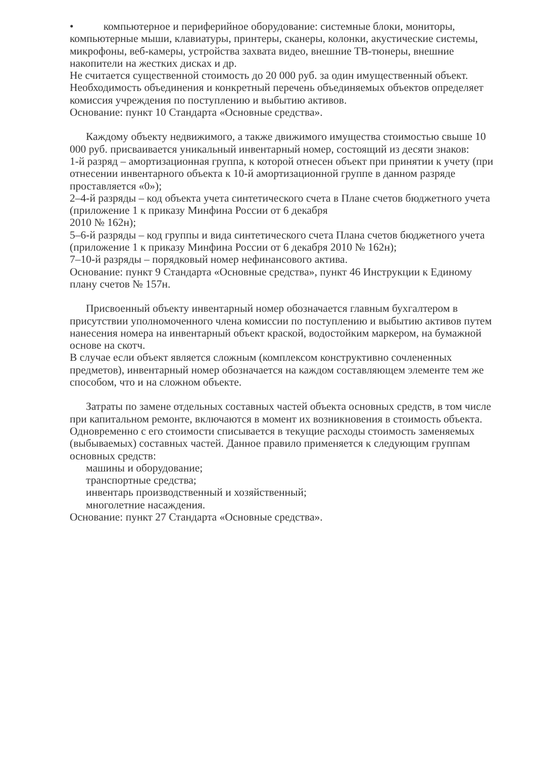• компьютерное и периферийное оборудование: системные блоки, мониторы, компьютерные мыши, клавиатуры, принтеры, сканеры, колонки, акустические системы, микрофоны, веб-камеры, устройства захвата видео, внешние ТВ-тюнеры, внешние накопители на жестких дисках и др.
Не считается существенной стоимость до 20 000 руб. за один имущественный объект.
Необходимость объединения и конкретный перечень объединяемых объектов определяет комиссия учреждения по поступлению и выбытию активов.
Основание: пункт 10 Стандарта «Основные средства».
Каждому объекту недвижимого, а также движимого имущества стоимостью свыше 10 000 руб. присваивается уникальный инвентарный номер, состоящий из десяти знаков:
1-й разряд – амортизационная группа, к которой отнесен объект при принятии к учету (при отнесении инвентарного объекта к 10-й амортизационной группе в данном разряде
проставляется «0»);
2–4-й разряды – код объекта учета синтетического счета в Плане счетов бюджетного учета (приложение 1 к приказу Минфина России от 6 декабря
2010 № 162н);
5–6-й разряды – код группы и вида синтетического счета Плана счетов бюджетного учета
(приложение 1 к приказу Минфина России от 6 декабря 2010 № 162н);
7–10-й разряды – порядковый номер нефинансового актива.
Основание: пункт 9 Стандарта «Основные средства», пункт 46 Инструкции к Единому плану счетов № 157н.
Присвоенный объекту инвентарный номер обозначается главным бухгалтером в присутствии уполномоченного члена комиссии по поступлению и выбытию активов путем нанесения номера на инвентарный объект краской, водостойким маркером, на бумажной основе на скотч.
В случае если объект является сложным (комплексом конструктивно сочлененных предметов), инвентарный номер обозначается на каждом составляющем элементе тем же способом, что и на сложном объекте.
Затраты по замене отдельных составных частей объекта основных средств, в том числе при капитальном ремонте, включаются в момент их возникновения в стоимость объекта. Одновременно с его стоимости списывается в текущие расходы стоимость заменяемых (выбываемых) составных частей. Данное правило применяется к следующим группам основных средств:
машины и оборудование;
транспортные средства;
инвентарь производственный и хозяйственный;
многолетние насаждения.
Основание: пункт 27 Стандарта «Основные средства».